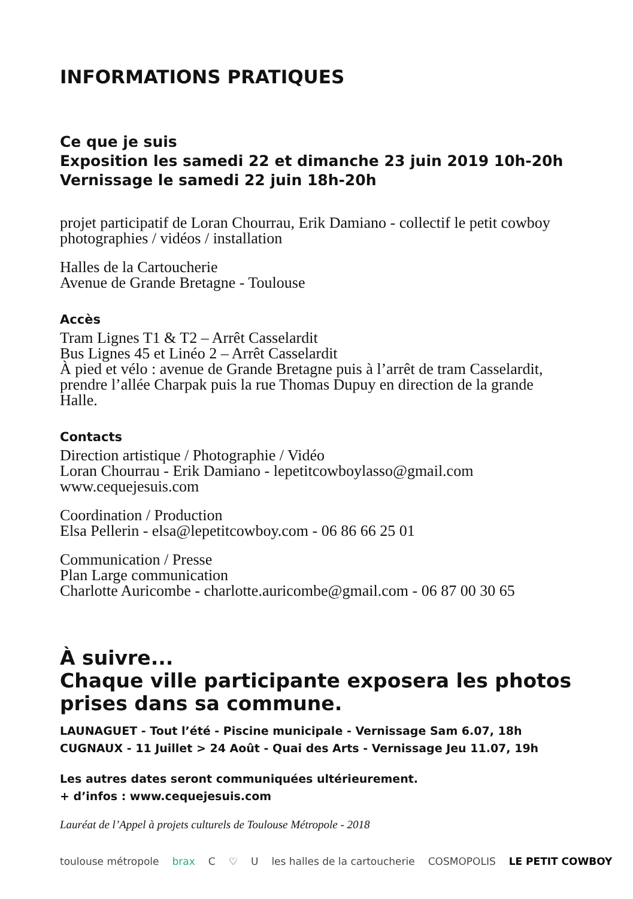INFORMATIONS PRATIQUES
Ce que je suis
Exposition les samedi 22 et dimanche 23 juin 2019 10h-20h
Vernissage le samedi 22 juin 18h-20h
projet participatif de Loran Chourrau, Erik Damiano - collectif le petit cowboy
photographies / vidéos / installation
Halles de la Cartoucherie
Avenue de Grande Bretagne - Toulouse
Accès
Tram Lignes T1 & T2 – Arrêt Casselardit
Bus Lignes 45 et Linéo 2 – Arrêt Casselardit
À pied et vélo : avenue de Grande Bretagne puis à l’arrêt de tram Casselardit,
prendre l’allée Charpak puis la rue Thomas Dupuy en direction de la grande
Halle.
Contacts
Direction artistique / Photographie / Vidéo
Loran Chourrau - Erik Damiano - lepetitcowboylasso@gmail.com
www.cequejesuis.com
Coordination / Production
Elsa Pellerin - elsa@lepetitcowboy.com - 06 86 66 25 01
Communication / Presse
Plan Large communication
Charlotte Auricombe - charlotte.auricombe@gmail.com - 06 87 00 30 65
À suivre...
Chaque ville participante exposera les photos
prises dans sa commune.
LAUNAGUET - Tout l’été - Piscine municipale - Vernissage Sam 6.07, 18h
CUGNAUX - 11 Juillet > 24 Août - Quai des Arts - Vernissage Jeu 11.07, 19h
Les autres dates seront communiquées ultérieurement.
+ d’infos : www.cequejesuis.com
Lauréat de l’Appel à projets culturels de Toulouse Métropole - 2018
toulouse métropole brax C ♡ U les halles de la cartoucherie COSMOPOLIS LE PETIT COWBOY